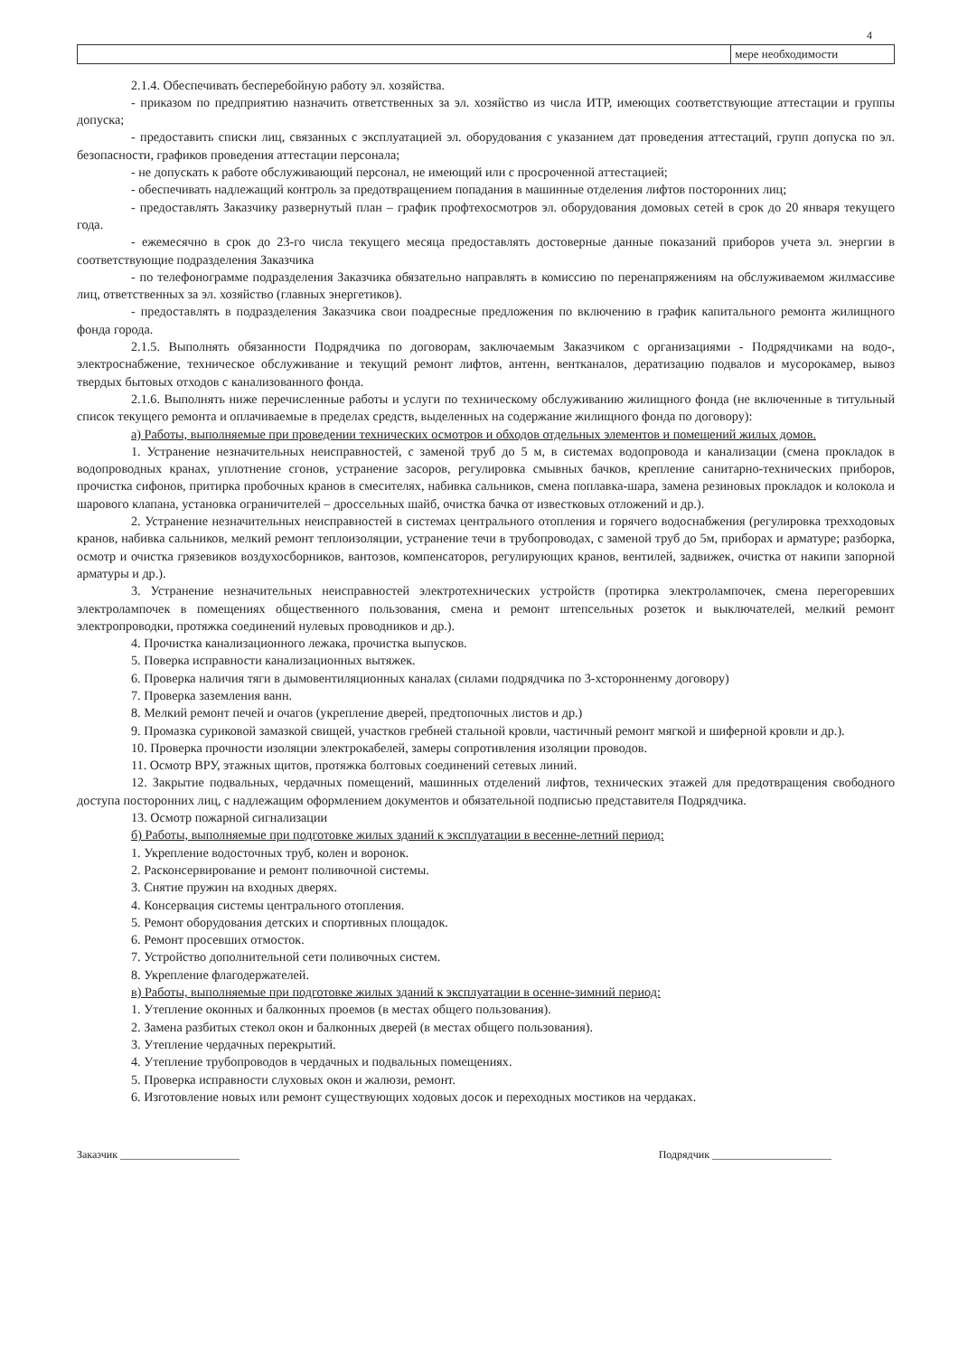4
| | мере необходимости |
2.1.4. Обеспечивать бесперебойную работу эл. хозяйства.
- приказом по предприятию назначить ответственных за эл. хозяйство из числа ИТР, имеющих соответствующие аттестации и группы допуска;
- предоставить списки лиц, связанных с эксплуатацией эл. оборудования с указанием дат проведения аттестаций, групп допуска по эл. безопасности, графиков проведения аттестации персонала;
- не допускать к работе обслуживающий персонал, не имеющий или с просроченной аттестацией;
- обеспечивать надлежащий контроль за предотвращением попадания в машинные отделения лифтов посторонних лиц;
- предоставлять Заказчику развернутый план – график профтехосмотров эл. оборудования домовых сетей в срок до 20 января текущего года.
- ежемесячно в срок до 23-го числа текущего месяца предоставлять достоверные данные показаний приборов учета эл. энергии в соответствующие подразделения Заказчика
- по телефонограмме подразделения Заказчика обязательно направлять в комиссию по перенапряжениям на обслуживаемом жилмассиве лиц, ответственных за эл. хозяйство (главных энергетиков).
- предоставлять в подразделения Заказчика свои поадресные предложения по включению в график капитального ремонта жилищного фонда города.
2.1.5. Выполнять обязанности Подрядчика по договорам, заключаемым Заказчиком с организациями - Подрядчиками на водо-, электроснабжение, техническое обслуживание и текущий ремонт лифтов, антенн, вентканалов, дератизацию подвалов и мусорокамер, вывоз твердых бытовых отходов с канализованного фонда.
2.1.6. Выполнять ниже перечисленные работы и услуги по техническому обслуживанию жилищного фонда (не включенные в титульный список текущего ремонта и оплачиваемые в пределах средств, выделенных на содержание жилищного фонда по договору):
а) Работы, выполняемые при проведении технических осмотров и обходов отдельных элементов и помещений жилых домов.
1. Устранение незначительных неисправностей, с заменой труб до 5 м, в системах водопровода и канализации (смена прокладок в водопроводных кранах, уплотнение сгонов, устранение засоров, регулировка смывных бачков, крепление санитарно-технических приборов, прочистка сифонов, притирка пробочных кранов в смесителях, набивка сальников, смена поплавка-шара, замена резиновых прокладок и колокола и шарового клапана, установка ограничителей – дроссельных шайб, очистка бачка от известковых отложений и др.).
2. Устранение незначительных неисправностей в системах центрального отопления и горячего водоснабжения (регулировка трехходовых кранов, набивка сальников, мелкий ремонт теплоизоляции, устранение течи в трубопроводах, с заменой труб до 5м, приборах и арматуре; разборка, осмотр и очистка грязевиков воздухосборников, вантозов, компенсаторов, регулирующих кранов, вентилей, задвижек, очистка от накипи запорной арматуры и др.).
3. Устранение незначительных неисправностей электротехнических устройств (протирка электролампочек, смена перегоревших электролампочек в помещениях общественного пользования, смена и ремонт штепсельных розеток и выключателей, мелкий ремонт электропроводки, протяжка соединений нулевых проводников и др.).
4. Прочистка канализационного лежака, прочистка выпусков.
5. Поверка исправности канализационных вытяжек.
6. Проверка наличия тяги в дымовентиляционных каналах (силами подрядчика по 3-хсторонненму договору)
7. Проверка заземления ванн.
8. Мелкий ремонт печей и очагов (укрепление дверей, предтопочных листов и др.)
9. Промазка суриковой замазкой свищей, участков гребней стальной кровли, частичный ремонт мягкой и шиферной кровли и др.).
10. Проверка прочности изоляции электрокабелей, замеры сопротивления изоляции проводов.
11. Осмотр ВРУ, этажных щитов, протяжка болтовых соединений сетевых линий.
12. Закрытие подвальных, чердачных помещений, машинных отделений лифтов, технических этажей для предотвращения свободного доступа посторонних лиц, с надлежащим оформлением документов и обязательной подписью представителя Подрядчика.
13. Осмотр пожарной сигнализации
б) Работы, выполняемые при подготовке жилых зданий к эксплуатации в весенне-летний период:
1. Укрепление водосточных труб, колен и воронок.
2. Расконсервирование и ремонт поливочной системы.
3. Снятие пружин на входных дверях.
4. Консервация системы центрального отопления.
5. Ремонт оборудования детских и спортивных площадок.
6. Ремонт просевших отмосток.
7. Устройство дополнительной сети поливочных систем.
8. Укрепление флагодержателей.
в) Работы, выполняемые при подготовке жилых зданий к эксплуатации в осенне-зимний период:
1. Утепление оконных и балконных проемов (в местах общего пользования).
2. Замена разбитых стекол окон и балконных дверей (в местах общего пользования).
3. Утепление чердачных перекрытий.
4. Утепление трубопроводов в чердачных и подвальных помещениях.
5. Проверка исправности слуховых окон и жалюзи, ремонт.
6. Изготовление новых или ремонт существующих ходовых досок и переходных мостиков на чердаках.
Заказчик ______________________ Подрядчик ______________________